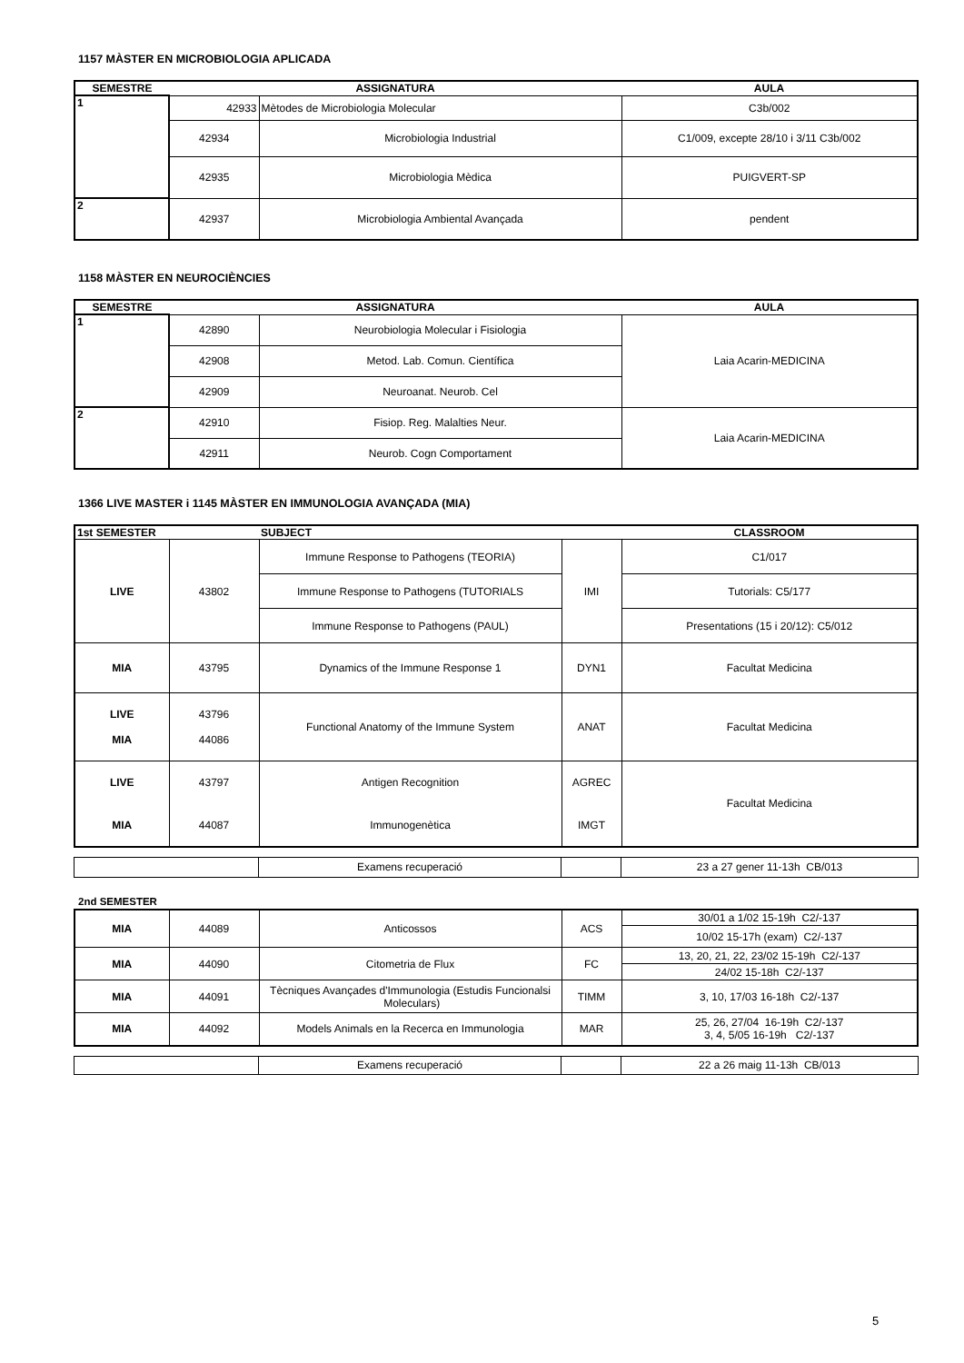1157 MÀSTER EN MICROBIOLOGIA APLICADA
| SEMESTRE | ASSIGNATURA | | AULA |
| --- | --- | --- | --- |
| 1 | 42933 | Mètodes de Microbiologia Molecular | C3b/002 |
| | 42934 | Microbiologia Industrial | C1/009, excepte 28/10 i 3/11 C3b/002 |
| | 42935 | Microbiologia Mèdica | PUIGVERT-SP |
| 2 | 42937 | Microbiologia Ambiental Avançada | pendent |
1158 MÀSTER EN NEUROCIÈNCIES
| SEMESTRE | ASSIGNATURA | | AULA |
| --- | --- | --- | --- |
| 1 | 42890 | Neurobiologia Molecular i Fisiologia | Laia Acarin-MEDICINA |
| | 42908 | Metod. Lab. Comun. Científica | |
| | 42909 | Neuroanat. Neurob. Cel | |
| 2 | 42910 | Fisiop. Reg. Malalties Neur. | Laia Acarin-MEDICINA |
| | 42911 | Neurob. Cogn Comportament | |
1366 LIVE MASTER i 1145 MÀSTER EN IMMUNOLOGIA AVANÇADA (MIA)
| 1st SEMESTER | | SUBJECT | | CLASSROOM |
| --- | --- | --- | --- | --- |
| LIVE | 43802 | Immune Response to Pathogens (TEORIA) | IMI | C1/017 |
| | | Immune Response to Pathogens (TUTORIALS | | Tutorials: C5/177 |
| | | Immune Response to Pathogens (PAUL) | | Presentations (15 i 20/12): C5/012 |
| MIA | 43795 | Dynamics of the Immune Response 1 | DYN1 | Facultat Medicina |
| LIVE MIA | 43796 44086 | Functional Anatomy of the Immune System | ANAT | Facultat Medicina |
| LIVE | 43797 | Antigen Recognition | AGREC | Facultat Medicina |
| MIA | 44087 | Immunogenètica | IMGT | |
| | Examens recuperació | | 23 a 27 gener 11-13h CB/013 |
2nd SEMESTER
| MIA | 44089 | Anticossos | ACS | 30/01 a 1/02 15-19h C2/-137 |
| | | | | 10/02 15-17h (exam) C2/-137 |
| MIA | 44090 | Citometria de Flux | FC | 13, 20, 21, 22, 23/02 15-19h C2/-137 |
| | | | | 24/02 15-18h C2/-137 |
| MIA | 44091 | Tècniques Avançades d'Immunologia (Estudis Funcionalsi Moleculars) | TIMM | 3, 10, 17/03 16-18h C2/-137 |
| MIA | 44092 | Models Animals en la Recerca en Immunologia | MAR | 25, 26, 27/04 16-19h C2/-137 3, 4, 5/05 16-19h C2/-137 |
| | Examens recuperació | | 22 a 26 maig 11-13h CB/013 |
5